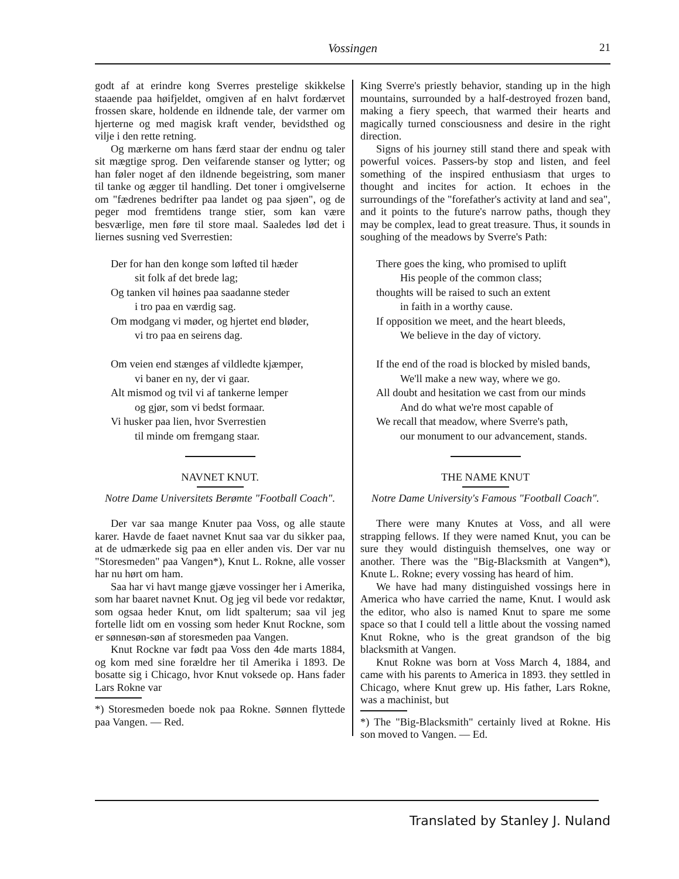Vossingen 21
godt af at erindre kong Sverres prestelige skikkelse staaende paa høifjeldet, omgiven af en halvt fordærvet frossen skare, holdende en ildnende tale, der varmer om hjerterne og med magisk kraft vender, bevidsthed og vilje i den rette retning.
Og mærkerne om hans færd staar der endnu og taler sit mægtige sprog. Den veifarende stanser og lytter; og han føler noget af den ildnende begeistring, som maner til tanke og ægger til handling. Det toner i omgivelserne om "fædrenes bedrifter paa landet og paa sjøen", og de peger mod fremtidens trange stier, som kan være besværlige, men føre til store maal. Saaledes lød det i liernes susning ved Sverrestien:
Der for han den konge som løfted til hæder
sit folk af det brede lag;
Og tanken vil høines paa saadanne steder
i tro paa en værdig sag.
Om modgang vi møder, og hjertet end bløder,
vi tro paa en seirens dag.
Om veien end stænges af vildledte kjæmper,
vi baner en ny, der vi gaar.
Alt mismod og tvil vi af tankerne lemper
og gjør, som vi bedst formaar.
Vi husker paa lien, hvor Sverrestien
til minde om fremgang staar.
NAVNET KNUT.
Notre Dame Universitets Berømte "Football Coach".
Der var saa mange Knuter paa Voss, og alle staute karer. Havde de faaet navnet Knut saa var du sikker paa, at de udmærkede sig paa en eller anden vis. Der var nu "Storesmeden" paa Vangen*), Knut L. Rokne, alle vosser har nu hørt om ham.
Saa har vi havt mange gjæve vossinger her i Amerika, som har baaret navnet Knut. Og jeg vil bede vor redaktør, som ogsaa heder Knut, om lidt spalterum; saa vil jeg fortelle lidt om en vossing som heder Knut Rockne, som er sønnesøn-søn af storesmeden paa Vangen.
Knut Rockne var født paa Voss den 4de marts 1884, og kom med sine forældre her til Amerika i 1893. De bosatte sig i Chicago, hvor Knut voksede op. Hans fader Lars Rokne var
*) Storesmeden boede nok paa Rokne. Sønnen flyttede paa Vangen. — Red.
King Sverre's priestly behavior, standing up in the high mountains, surrounded by a half-destroyed frozen band, making a fiery speech, that warmed their hearts and magically turned consciousness and desire in the right direction.
Signs of his journey still stand there and speak with powerful voices. Passers-by stop and listen, and feel something of the inspired enthusiasm that urges to thought and incites for action. It echoes in the surroundings of the "forefather's activity at land and sea", and it points to the future's narrow paths, though they may be complex, lead to great treasure. Thus, it sounds in soughing of the meadows by Sverre's Path:
There goes the king, who promised to uplift
His people of the common class;
thoughts will be raised to such an extent
in faith in a worthy cause.
If opposition we meet, and the heart bleeds,
We believe in the day of victory.
If the end of the road is blocked by misled bands,
We'll make a new way, where we go.
All doubt and hesitation we cast from our minds
And do what we're most capable of
We recall that meadow, where Sverre's path,
our monument to our advancement, stands.
THE NAME KNUT
Notre Dame University's Famous "Football Coach".
There were many Knutes at Voss, and all were strapping fellows. If they were named Knut, you can be sure they would distinguish themselves, one way or another. There was the "Big-Blacksmith at Vangen*), Knute L. Rokne; every vossing has heard of him.
We have had many distinguished vossings here in America who have carried the name, Knut. I would ask the editor, who also is named Knut to spare me some space so that I could tell a little about the vossing named Knut Rokne, who is the great grandson of the big blacksmith at Vangen.
Knut Rokne was born at Voss March 4, 1884, and came with his parents to America in 1893. they settled in Chicago, where Knut grew up. His father, Lars Rokne, was a machinist, but
*) The "Big-Blacksmith" certainly lived at Rokne. His son moved to Vangen. — Ed.
Translated by Stanley J. Nuland